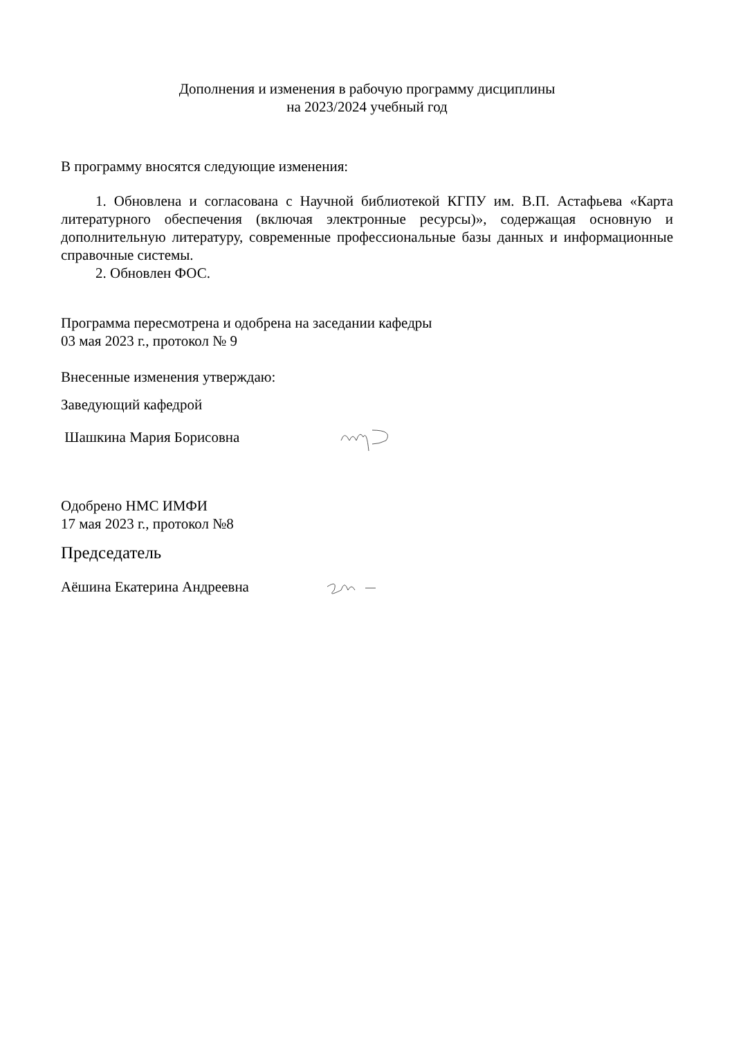Дополнения и изменения в рабочую программу дисциплины
на 2023/2024 учебный год
В программу вносятся следующие изменения:
1. Обновлена и согласована с Научной библиотекой КГПУ им. В.П. Астафьева «Карта литературного обеспечения (включая электронные ресурсы)», содержащая основную и дополнительную литературу, современные профессиональные базы данных и информационные справочные системы.
2. Обновлен ФОС.
Программа пересмотрена и одобрена на заседании кафедры
03 мая 2023 г., протокол № 9
Внесенные изменения утверждаю:
Заведующий кафедрой
Шашкина Мария Борисовна
Одобрено НМС ИМФИ
17 мая 2023 г., протокол №8
Председатель
Аёшина Екатерина Андреевна